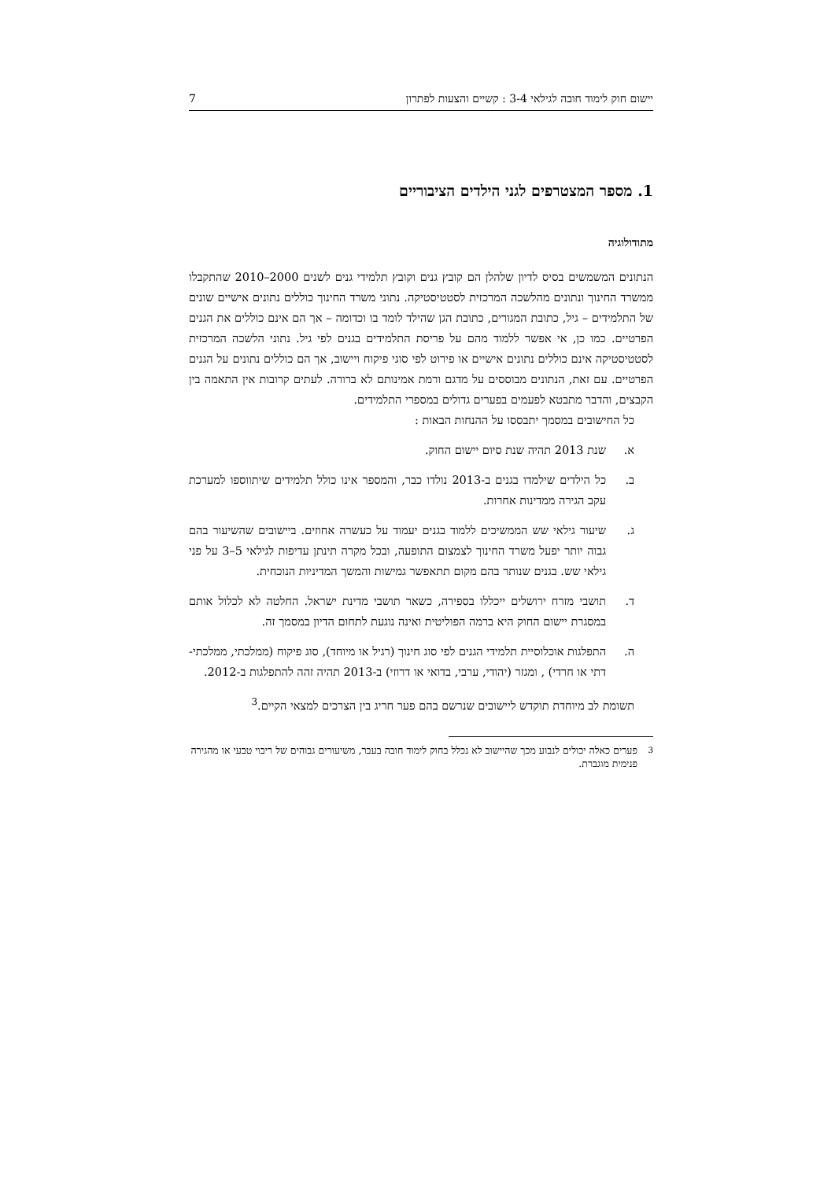יישום חוק לימוד חובה לגילאי 3-4 : קשיים והצעות לפתרון 7
1. מספר המצטרפים לגני הילדים הציבוריים
מתודולוגיה
הנתונים המשמשים בסיס לדיון שלהלן הם קובץ גנים וקובץ תלמידי גנים לשנים 2000–2010 שהתקבלו ממשרד החינוך ונתונים מהלשכה המרכזית לסטטיסטיקה. נתוני משרד החינוך כוללים נתונים אישיים שונים של התלמידים – גיל, כתובת המגורים, כתובת הגן שהילד לומד בו וכדומה – אך הם אינם כוללים את הגנים הפרטיים. כמו כן, אי אפשר ללמוד מהם על פריסת התלמידים בגנים לפי גיל. נתוני הלשכה המרכזית לסטטיסטיקה אינם כוללים נתונים אישיים או פירוט לפי סוגי פיקוח ויישוב, אך הם כוללים נתונים על הגנים הפרטיים. עם זאת, הנתונים מבוססים על מדגם ורמת אמינותם לא ברורה. לעתים קרובות אין התאמה בין הקבצים, והדבר מתבטא לפעמים בפערים גדולים במספרי התלמידים.
כל החישובים במסמך יתבססו על ההנחות הבאות :
א. שנת 2013 תהיה שנת סיום יישום החוק.
ב. כל הילדים שילמדו בגנים ב-2013 נולדו כבר, והמספר אינו כולל תלמידים שיתווספו למערכת עקב הגירה ממדינות אחרות.
ג. שיעור גילאי שש הממשיכים ללמוד בגנים יעמוד על כעשרה אחוזים. ביישובים שהשיעור בהם גבוה יותר יפעל משרד החינוך לצמצום התופעה, ובכל מקרה תינתן עדיפות לגילאי 5–3 על פני גילאי שש. בגנים שנותר בהם מקום תתאפשר גמישות והמשך המדיניות הנוכחית.
ד. תושבי מזרח ירושלים ייכללו בספירה, כשאר תושבי מדינת ישראל. החלטה לא לכלול אותם במסגרת יישום החוק היא ברמה הפוליטית ואינה נוגעת לתחום הדיון במסמך זה.
ה. התפלגות אוכלוסיית תלמידי הגנים לפי סוג חינוך (רגיל או מיוחד), סוג פיקוח (ממלכתי, ממלכתי-דתי או חרדי) , ומגזר (יהודי, ערבי, בדואי או דרוזי) ב-2013 תהיה זהה להתפלגות ב-2012.
תשומת לב מיוחדת תוקדש ליישובים שנרשם בהם פער חריג בין הצרכים למצאי הקיים.<sup>3</sup>
<sup>3</sup> פערים כאלה יכולים לנבוע מכך שהיישוב לא נכלל בחוק לימוד חובה בעבר, משיעורים גבוהים של ריבוי טבעי או מהגירה פנימית מוגברת.